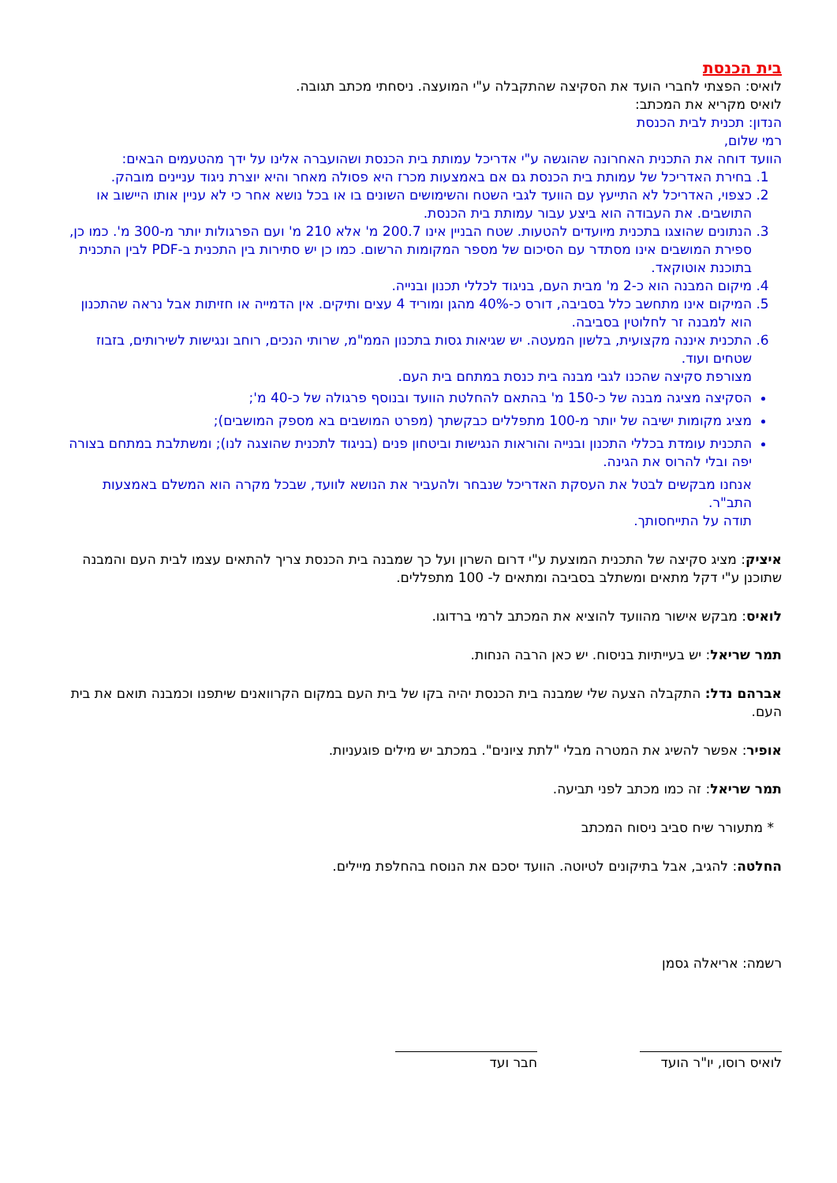בית הכנסת
לואיס: הפצתי לחברי הועד את הסקיצה שהתקבלה ע"י המועצה. ניסחתי מכתב תגובה.
לואיס מקריא את המכתב:
הנדון: תכנית לבית הכנסת
רמי שלום,
הוועד דוחה את התכנית האחרונה שהוגשה ע"י אדריכל עמותת בית הכנסת ושהועברה אלינו על ידך מהטעמים הבאים:
1. בחירת האדריכל של עמותת בית הכנסת גם אם באמצעות מכרז היא פסולה מאחר והיא יוצרת ניגוד עניינים מובהק.
2. כצפוי, האדריכל לא התייעץ עם הוועד לגבי השטח והשימושים השונים בו או בכל נושא אחר כי לא עניין אותו היישוב או התושבים. את העבודה הוא ביצע עבור עמותת בית הכנסת.
3. הנתונים שהוצגו בתכנית מיועדים להטעות. שטח הבניין אינו 200.7 מ' אלא 210 מ' ועם הפרגולות יותר מ-300 מ'. כמו כן, ספירת המושבים אינו מסתדר עם הסיכום של מספר המקומות הרשום. כמו כן יש סתירות בין התכנית ב-PDF לבין התכנית בתוכנת אוטוקאד.
4. מיקום המבנה הוא כ-2 מ' מבית העם, בניגוד לכללי תכנון ובנייה.
5. המיקום אינו מתחשב כלל בסביבה, דורס כ-40% מהגן ומוריד 4 עצים ותיקים. אין הדמייה או חזיתות אבל נראה שהתכנון הוא למבנה זר לחלוטין בסביבה.
6. התכנית איננה מקצועית, בלשון המעטה. יש שגיאות גסות בתכנון הממ"מ, שרותי הנכים, רוחב ונגישות לשירותים, בזבוז שטחים ועוד.
מצורפת סקיצה שהכנו לגבי מבנה בית כנסת במתחם בית העם.
הסקיצה מציגה מבנה של כ-150 מ' בהתאם להחלטת הוועד ובנוסף פרגולה של כ-40 מ';
מציג מקומות ישיבה של יותר מ-100 מתפללים כבקשתך (מפרט המושבים בא מספק המושבים);
התכנית עומדת בכללי התכנון ובנייה והוראות הנגישות וביטחון פנים (בניגוד לתכנית שהוצגה לנו); ומשתלבת במתחם בצורה יפה ובלי להרוס את הגינה.
אנחנו מבקשים לבטל את העסקת האדריכל שנבחר ולהעביר את הנושא לוועד, שבכל מקרה הוא המשלם באמצעות התב"ר.
תודה על התייחסותך.
איציק: מציג סקיצה של התכנית המוצעת ע"י דרום השרון ועל כך שמבנה בית הכנסת צריך להתאים עצמו לבית העם והמבנה שתוכנן ע"י דקל מתאים ומשתלב בסביבה ומתאים ל- 100 מתפללים.
לואיס: מבקש אישור מהוועד להוציא את המכתב לרמי ברדוגו.
תמר שריאל: יש בעייתיות בניסוח. יש כאן הרבה הנחות.
אברהם נדל: התקבלה הצעה שלי שמבנה בית הכנסת יהיה בקו של בית העם במקום הקרוואנים שיתפנו וכמבנה תואם את בית העם.
אופיר: אפשר להשיג את המטרה מבלי "לתת ציונים". במכתב יש מילים פוגעניות.
תמר שריאל: זה כמו מכתב לפני תביעה.
* מתעורר שיח סביב ניסוח המכתב
החלטה: להגיב, אבל בתיקונים לטיוטה. הוועד יסכם את הנוסח בהחלפת מיילים.
רשמה: אריאלה גסמן
לואיס רוסו, יו"ר הועד
חבר ועד